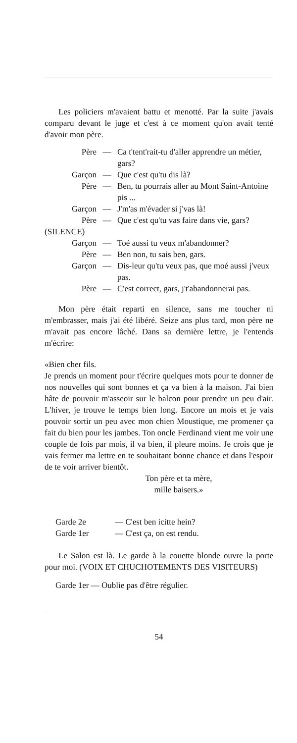Les policiers m'avaient battu et menotté. Par la suite j'avais comparu devant le juge et c'est à ce moment qu'on avait tenté d'avoir mon père.
Père — Ca t'tent'rait-tu d'aller apprendre un métier, gars?
Garçon — Que c'est qu'tu dis là?
Père — Ben, tu pourrais aller au Mont Saint-Antoine pis ...
Garçon — J'm'as m'évader si j'vas là!
Père — Que c'est qu'tu vas faire dans vie, gars?
(SILENCE)
Garçon — Toé aussi tu veux m'abandonner?
Père — Ben non, tu sais ben, gars.
Garçon — Dis-leur qu'tu veux pas, que moé aussi j'veux pas.
Père — C'est correct, gars, j't'abandonnerai pas.
Mon père était reparti en silence, sans me toucher ni m'embrasser, mais j'ai été libéré. Seize ans plus tard, mon père ne m'avait pas encore lâché. Dans sa dernière lettre, je l'entends m'écrire:
«Bien cher fils.
Je prends un moment pour t'écrire quelques mots pour te donner de nos nouvelles qui sont bonnes et ça va bien à la maison. J'ai bien hâte de pouvoir m'asseoir sur le balcon pour prendre un peu d'air. L'hiver, je trouve le temps bien long. Encore un mois et je vais pouvoir sortir un peu avec mon chien Moustique, me promener ça fait du bien pour les jambes. Ton oncle Ferdinand vient me voir une couple de fois par mois, il va bien, il pleure moins. Je crois que je vais fermer ma lettre en te souhaitant bonne chance et dans l'espoir de te voir arriver bientôt.
Ton père et ta mère,
mille baisers.»
Garde 2e — C'est ben icitte hein?
Garde 1er — C'est ça, on est rendu.
Le Salon est là. Le garde à la couette blonde ouvre la porte pour moi. (VOIX ET CHUCHOTEMENTS DES VISITEURS)
Garde 1er — Oublie pas d'être régulier.
54